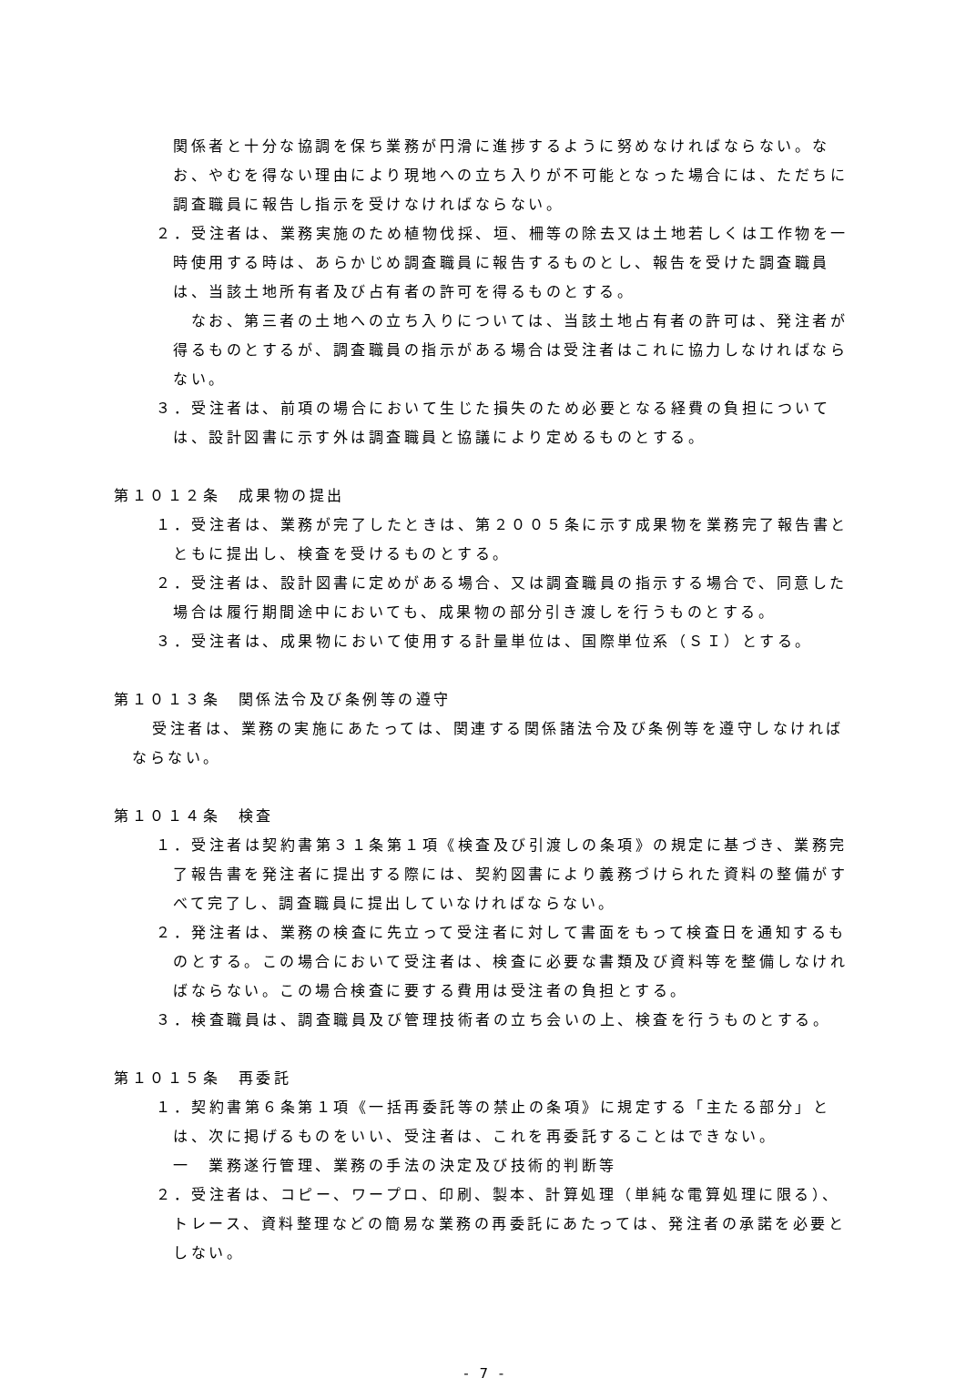関係者と十分な協調を保ち業務が円滑に進捗するように努めなければならない。なお、やむを得ない理由により現地への立ち入りが不可能となった場合には、ただちに調査職員に報告し指示を受けなければならない。
２．受注者は、業務実施のため植物伐採、垣、柵等の除去又は土地若しくは工作物を一時使用する時は、あらかじめ調査職員に報告するものとし、報告を受けた調査職員は、当該土地所有者及び占有者の許可を得るものとする。
　なお、第三者の土地への立ち入りについては、当該土地占有者の許可は、発注者が得るものとするが、調査職員の指示がある場合は受注者はこれに協力しなければならない。
３．受注者は、前項の場合において生じた損失のため必要となる経費の負担については、設計図書に示す外は調査職員と協議により定めるものとする。
第１０１２条　成果物の提出
１．受注者は、業務が完了したときは、第２００５条に示す成果物を業務完了報告書とともに提出し、検査を受けるものとする。
２．受注者は、設計図書に定めがある場合、又は調査職員の指示する場合で、同意した場合は履行期間途中においても、成果物の部分引き渡しを行うものとする。
３．受注者は、成果物において使用する計量単位は、国際単位系（ＳＩ）とする。
第１０１３条　関係法令及び条例等の遵守
受注者は、業務の実施にあたっては、関連する関係諸法令及び条例等を遵守しなければならない。
第１０１４条　検査
１．受注者は契約書第３１条第１項《検査及び引渡しの条項》の規定に基づき、業務完了報告書を発注者に提出する際には、契約図書により義務づけられた資料の整備がすべて完了し、調査職員に提出していなければならない。
２．発注者は、業務の検査に先立って受注者に対して書面をもって検査日を通知するものとする。この場合において受注者は、検査に必要な書類及び資料等を整備しなければならない。この場合検査に要する費用は受注者の負担とする。
３．検査職員は、調査職員及び管理技術者の立ち会いの上、検査を行うものとする。
第１０１５条　再委託
１．契約書第６条第１項《一括再委託等の禁止の条項》に規定する「主たる部分」とは、次に掲げるものをいい、受注者は、これを再委託することはできない。
一　業務遂行管理、業務の手法の決定及び技術的判断等
２．受注者は、コピー、ワープロ、印刷、製本、計算処理（単純な電算処理に限る）、トレース、資料整理などの簡易な業務の再委託にあたっては、発注者の承諾を必要としない。
- 7 -